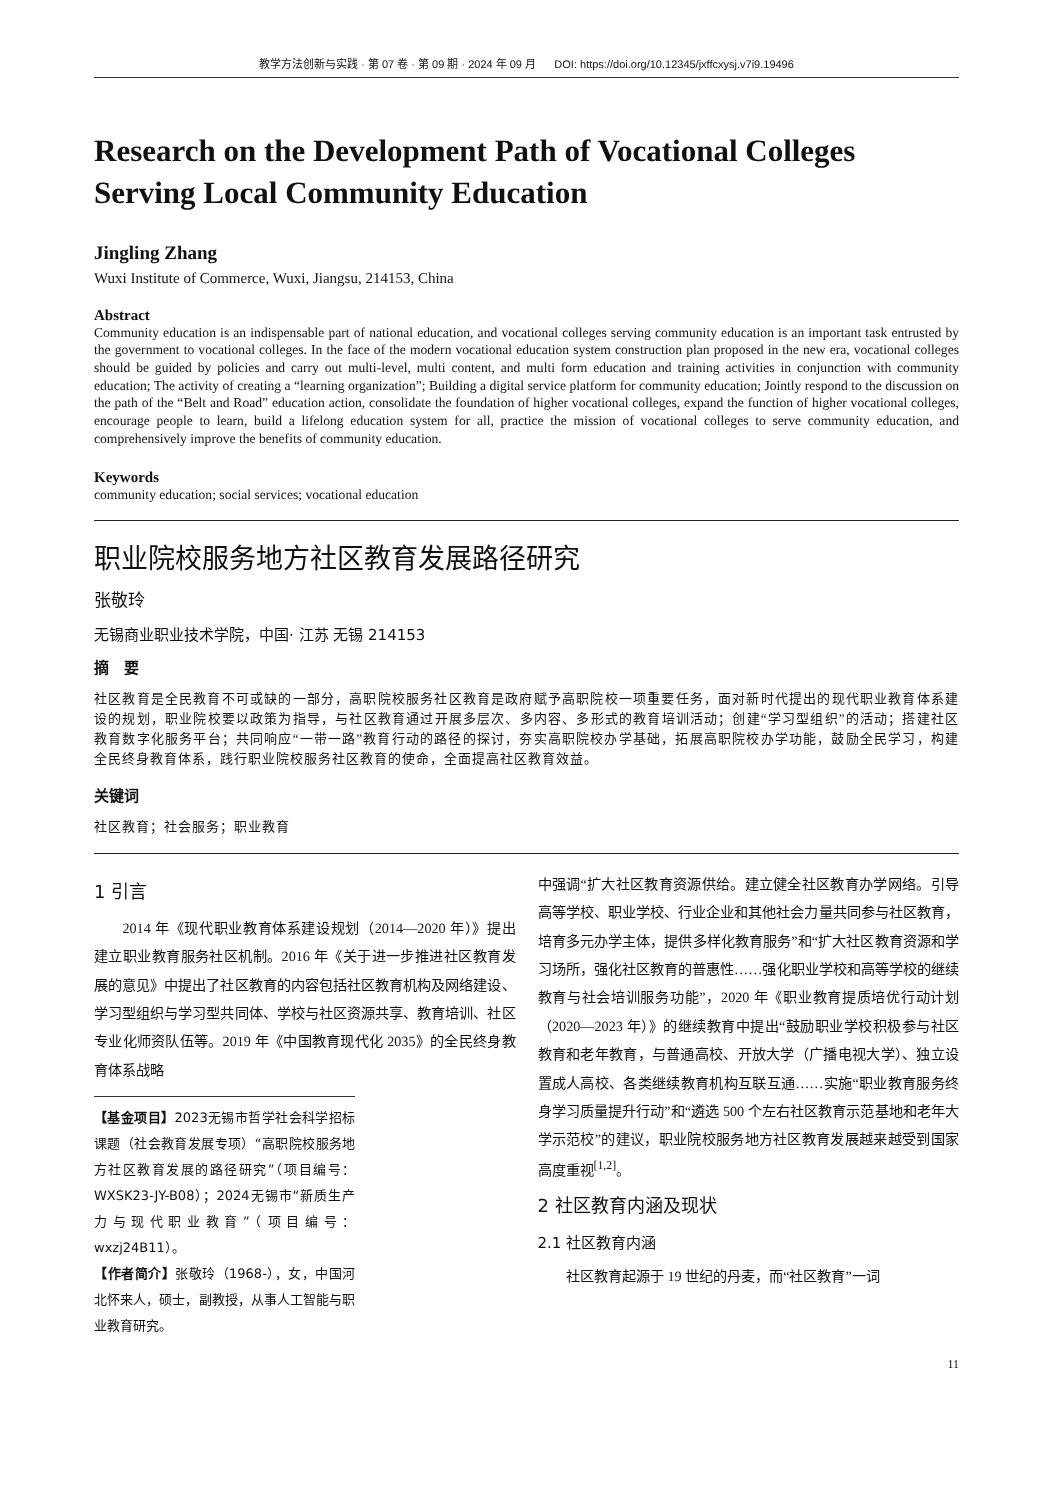教学方法创新与实践 · 第 07 卷 · 第 09 期 · 2024 年 09 月 DOI: https://doi.org/10.12345/jxffcxysj.v7i9.19496
Research on the Development Path of Vocational Colleges Serving Local Community Education
Jingling Zhang
Wuxi Institute of Commerce, Wuxi, Jiangsu, 214153, China
Abstract
Community education is an indispensable part of national education, and vocational colleges serving community education is an important task entrusted by the government to vocational colleges. In the face of the modern vocational education system construction plan proposed in the new era, vocational colleges should be guided by policies and carry out multi-level, multi content, and multi form education and training activities in conjunction with community education; The activity of creating a “learning organization”; Building a digital service platform for community education; Jointly respond to the discussion on the path of the “Belt and Road” education action, consolidate the foundation of higher vocational colleges, expand the function of higher vocational colleges, encourage people to learn, build a lifelong education system for all, practice the mission of vocational colleges to serve community education, and comprehensively improve the benefits of community education.
Keywords
community education; social services; vocational education
职业院校服务地方社区教育发展路径研究
张敬玲
无锡商业职业技术学院，中国· 江苏 无锡 214153
摘　要
社区教育是全民教育不可或缺的一部分，高职院校服务社区教育是政府赋予高职院校一项重要任务，面对新时代提出的现代职业教育体系建设的规划，职业院校要以政策为指导，与社区教育通过开展多层次、多内容、多形式的教育培训活动；创建“学习型组织”的活动；搭建社区教育数字化服务平台；共同响应“一带一路”教育行动的路径的探讨，夯实高职院校办学基础，拓展高职院校办学功能，鼓励全民学习，构建全民终身教育体系，践行职业院校服务社区教育的使命，全面提高社区教育效益。
关键词
社区教育；社会服务；职业教育
1 引言
2014 年《现代职业教育体系建设规划（2014—2020 年）》提出建立职业教育服务社区机制。2016 年《关于进一步推进社区教育发展的意见》中提出了社区教育的内容包括社区教育机构及网络建设、学习型组织与学习型共同体、学校与社区资源共享、教育培训、社区专业化师资队伍等。2019 年《中国教育现代化 2035》的全民终身教育体系战略
【基金项目】2023无锡市哲学社会科学招标课题（社会教育发展专项）“高职院校服务地方社区教育发展的路径研究”（项目编号：WXSK23-JY-B08）；2024无锡市“新质生产力与现代职业教育”（项目编号：wxzj24B11）。
【作者简介】张敬玲（1968-），女，中国河北怀来人，硕士，副教授，从事人工智能与职业教育研究。
中强调“扩大社区教育资源供给。建立健全社区教育办学网络。引导高等学校、职业学校、行业企业和其他社会力量共同参与社区教育，培育多元办学主体，提供多样化教育服务”和“扩大社区教育资源和学习场所，强化社区教育的普惠性……强化职业学校和高等学校的继续教育与社会培训服务功能”，2020 年《职业教育提质培优行动计划（2020—2023 年）》的继续教育中提出“鼓励职业学校积极参与社区教育和老年教育，与普通高校、开放大学（广播电视大学）、独立设置成人高校、各类继续教育机构互联互通……实施“职业教育服务终身学习质量提升行动”和“遴选 500 个左右社区教育示范基地和老年大学示范校”的建议，职业院校服务地方社区教育发展越来越受到国家高度重视<sup>[1,2]</sup>。
2 社区教育内涵及现状
2.1 社区教育内涵
社区教育起源于 19 世纪的丹麦，而“社区教育”一词
11